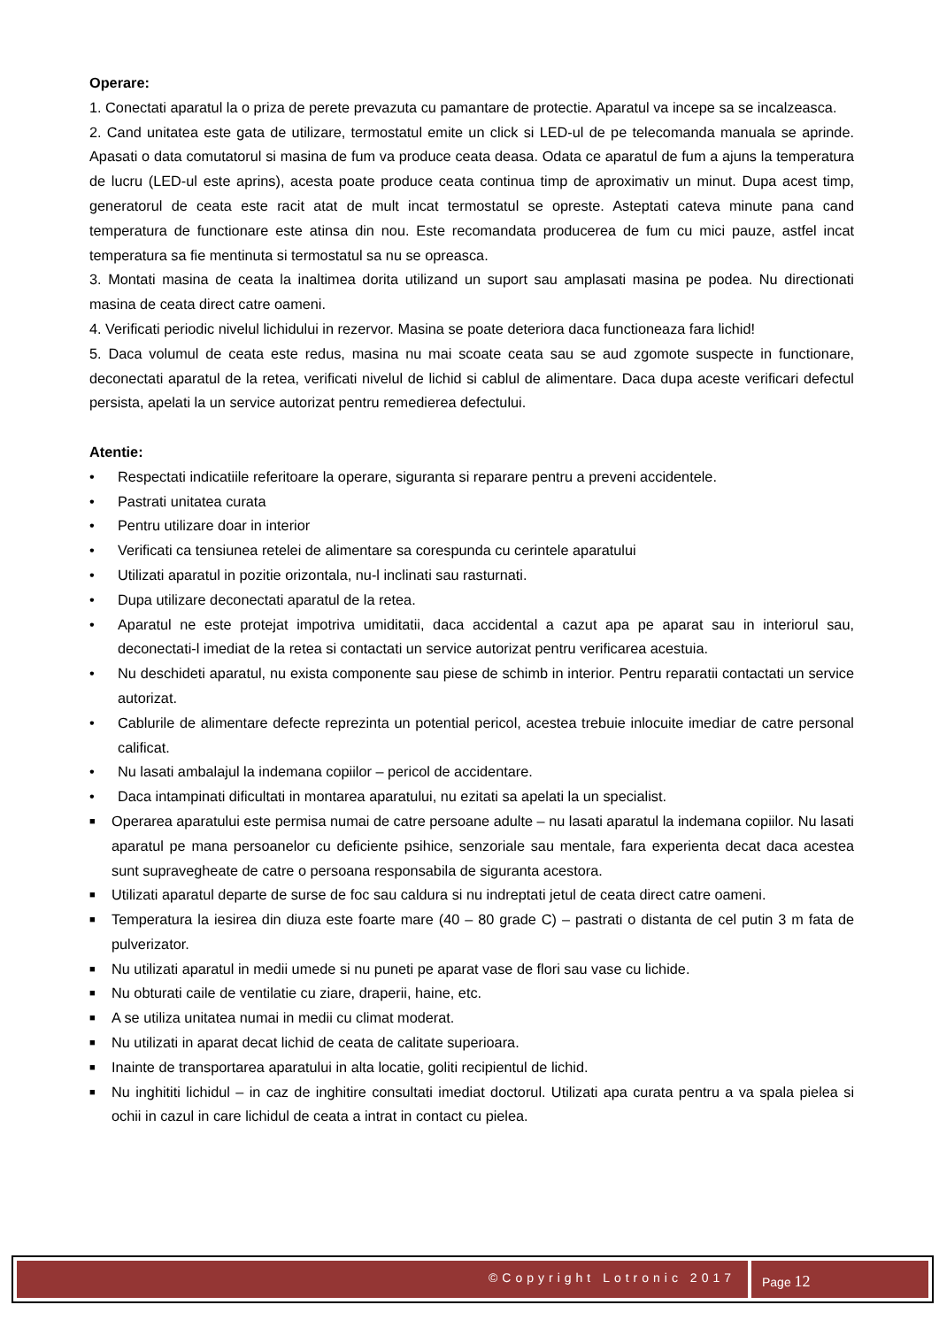Operare:
1. Conectati aparatul la o priza de perete prevazuta cu pamantare de protectie. Aparatul va incepe sa se incalzeasca.
2. Cand unitatea este gata de utilizare, termostatul emite un click si LED-ul de pe telecomanda manuala se aprinde. Apasati o data comutatorul si masina de fum va produce ceata deasa. Odata ce aparatul de fum a ajuns la temperatura de lucru (LED-ul este aprins), acesta poate produce ceata continua timp de aproximativ un minut. Dupa acest timp, generatorul de ceata este racit atat de mult incat termostatul se opreste. Asteptati cateva minute pana cand temperatura de functionare este atinsa din nou. Este recomandata producerea de fum cu mici pauze, astfel incat temperatura sa fie mentinuta si termostatul sa nu se opreasca.
3. Montati masina de ceata la inaltimea dorita utilizand un suport sau amplasati masina pe podea. Nu directionati masina de ceata direct catre oameni.
4. Verificati periodic nivelul lichidului in rezervor. Masina se poate deteriora daca functioneaza fara lichid!
5. Daca volumul de ceata este redus, masina nu mai scoate ceata sau se aud zgomote suspecte in functionare, deconectati aparatul de la retea, verificati nivelul de lichid si cablul de alimentare. Daca dupa aceste verificari defectul persista, apelati la un service autorizat pentru remedierea defectului.
Atentie:
• Respectati indicatiile referitoare la operare, siguranta si reparare pentru a preveni accidentele.
• Pastrati unitatea curata
• Pentru utilizare doar in interior
• Verificati ca tensiunea retelei de alimentare sa corespunda cu cerintele aparatului
• Utilizati aparatul in pozitie orizontala, nu-l inclinati sau rasturnati.
• Dupa utilizare deconectati aparatul de la retea.
• Aparatul ne este protejat impotriva umiditatii, daca accidental a cazut apa pe aparat sau in interiorul sau, deconectati-l imediat de la retea si contactati un service autorizat pentru verificarea acestuia.
• Nu deschideti aparatul, nu exista componente sau piese de schimb in interior. Pentru reparatii contactati un service autorizat.
• Cablurile de alimentare defecte reprezinta un potential pericol, acestea trebuie inlocuite imediar de catre personal calificat.
• Nu lasati ambalajul la indemana copiilor – pericol de accidentare.
• Daca intampinati dificultati in montarea aparatului, nu ezitati sa apelati la un specialist.
■ Operarea aparatului este permisa numai de catre persoane adulte – nu lasati aparatul la indemana copiilor. Nu lasati aparatul pe mana persoanelor cu deficiente psihice, senzoriale sau mentale, fara experienta decat daca acestea sunt supravegheate de catre o persoana responsabila de siguranta acestora.
■ Utilizati aparatul departe de surse de foc sau caldura si nu indreptati jetul de ceata direct catre oameni.
■ Temperatura la iesirea din diuza este foarte mare (40 – 80 grade C) – pastrati o distanta de cel putin 3 m fata de pulverizator.
■ Nu utilizati aparatul in medii umede si nu puneti pe aparat vase de flori sau vase cu lichide.
■ Nu obturati caile de ventilatie cu ziare, draperii, haine, etc.
■ A se utiliza unitatea numai in medii cu climat moderat.
■ Nu utilizati in aparat decat lichid de ceata de calitate superioara.
■ Inainte de transportarea aparatului in alta locatie, goliti recipientul de lichid.
■ Nu inghititi lichidul – in caz de inghitire consultati imediat doctorul. Utilizati apa curata pentru a va spala pielea si ochii in cazul in care lichidul de ceata a intrat in contact cu pielea.
©Copyright Lotronic 2017
Page 12